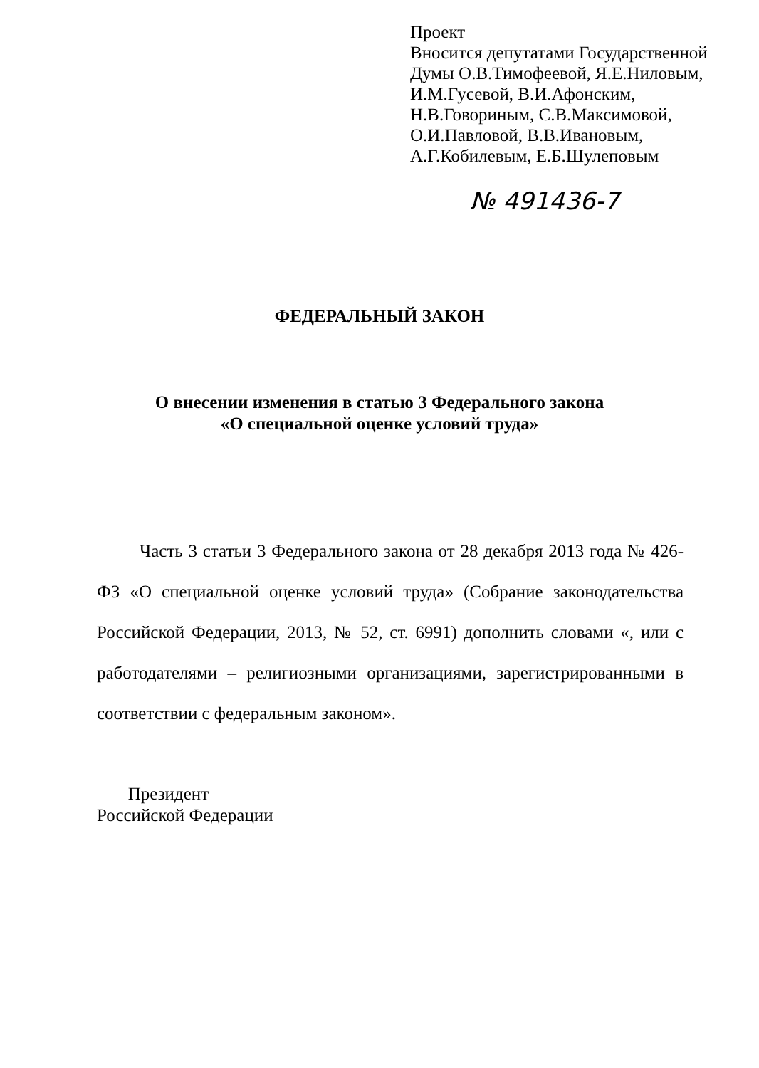Проект
Вносится депутатами Государственной
Думы О.В.Тимофеевой, Я.Е.Ниловым,
И.М.Гусевой, В.И.Афонским,
Н.В.Говориным, С.В.Максимовой,
О.И.Павловой, В.В.Ивановым,
А.Г.Кобилевым, Е.Б.Шулеповым
№ 491436-7
ФЕДЕРАЛЬНЫЙ ЗАКОН
О внесении изменения в статью 3 Федерального закона
«О специальной оценке условий труда»
Часть 3 статьи 3 Федерального закона от 28 декабря 2013 года № 426-ФЗ «О специальной оценке условий труда» (Собрание законодательства Российской Федерации, 2013, № 52, ст. 6991) дополнить словами «, или с работодателями – религиозными организациями, зарегистрированными в соответствии с федеральным законом».
Президент
Российской Федерации